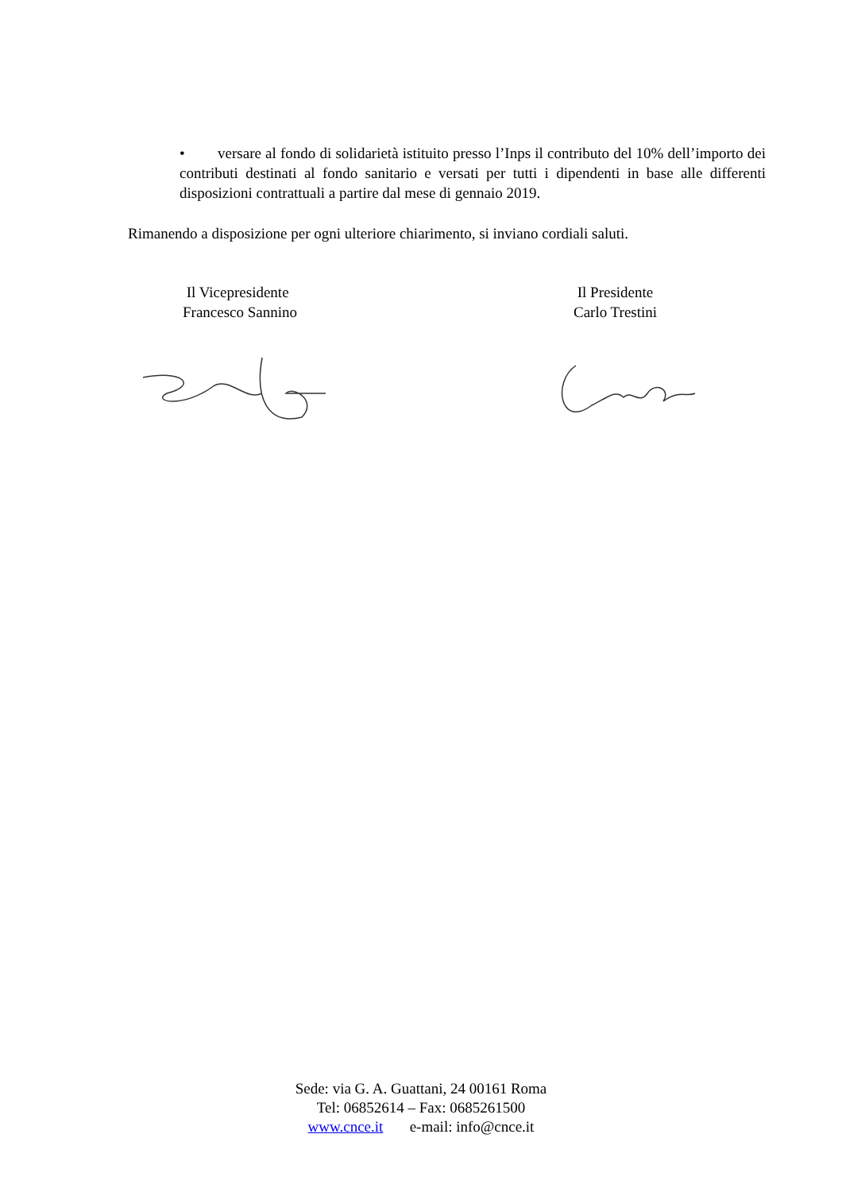• versare al fondo di solidarietà istituito presso l’Inps il contributo del 10% dell’importo dei contributi destinati al fondo sanitario e versati per tutti i dipendenti in base alle differenti disposizioni contrattuali a partire dal mese di gennaio 2019.
Rimanendo a disposizione per ogni ulteriore chiarimento, si inviano cordiali saluti.
Il Vicepresidente
Francesco Sannino
Il Presidente
Carlo Trestini
Sede: via G. A. Guattani, 24 00161 Roma
Tel: 06852614 – Fax: 0685261500
www.cnce.it e-mail: info@cnce.it